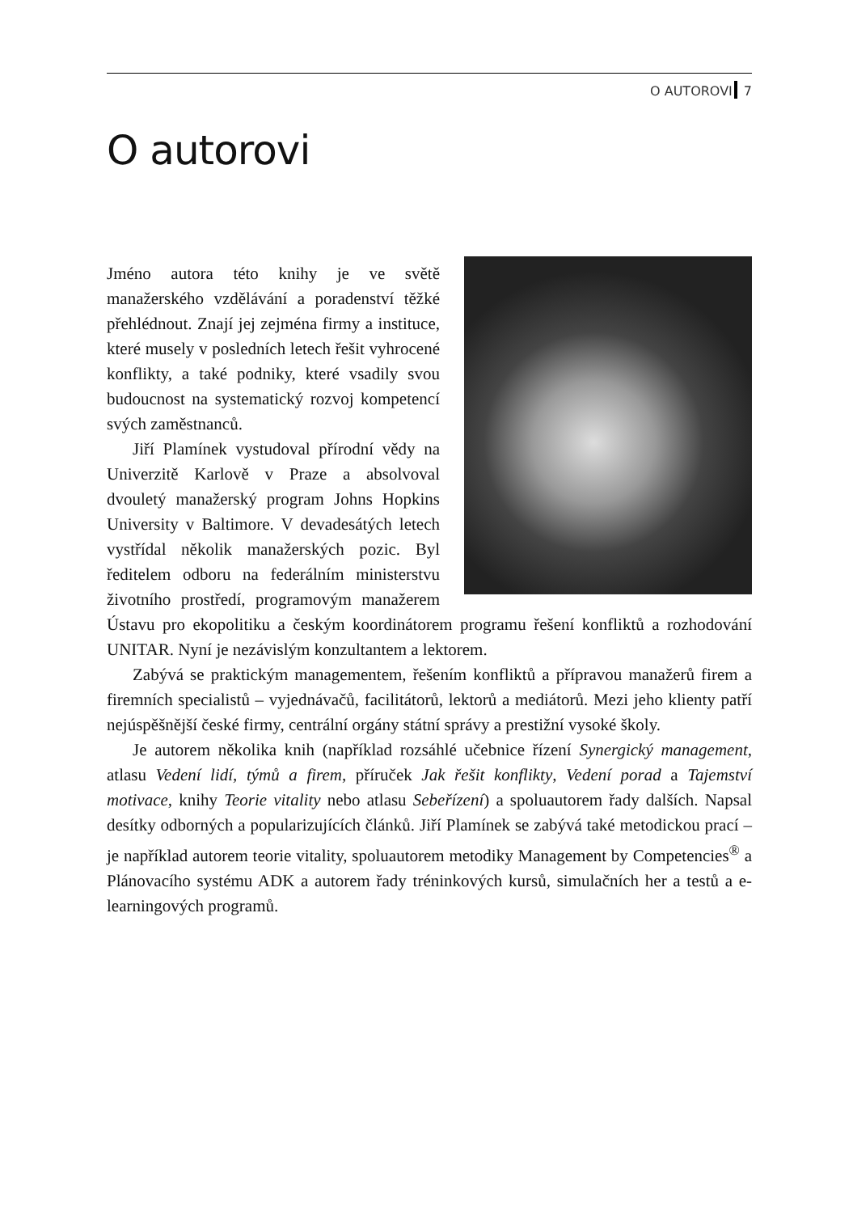O AUTOROVI 7
O autorovi
Jméno autora této knihy je ve světě manažerského vzdělávání a poradenství těžké přehlédnout. Znají jej zejména firmy a instituce, které musely v posledních letech řešit vyhrocené konflikty, a také podniky, které vsadily svou budoucnost na systematický rozvoj kompetencí svých zaměstnanců.
Jiří Plamínek vystudoval přírodní vědy na Univerzitě Karlově v Praze a absolvoval dvouletý manažerský program Johns Hopkins University v Baltimore. V devadesátých letech vystřídal několik manažerských pozic. Byl ředitelem odboru na federálním ministerstvu životního prostředí, programovým manažerem Ústavu pro ekopolitiku a českým koordinátorem programu řešení konfliktů a rozhodování UNITAR. Nyní je nezávislým konzultantem a lektorem.
Zabývá se praktickým managementem, řešením konfliktů a přípravou manažerů firem a firemních specialistů – vyjednávačů, facilitátorů, lektorů a mediátorů. Mezi jeho klienty patří nejúspěšnější české firmy, centrální orgány státní správy a prestižní vysoké školy.
Je autorem několika knih (například rozsáhlé učebnice řízení Synergický management, atlasu Vedení lidí, týmů a firem, příruček Jak řešit konflikty, Vedení porad a Tajemství motivace, knihy Teorie vitality nebo atlasu Sebeřízení) a spoluautorem řady dalších. Napsal desítky odborných a popularizujících článků. Jiří Plamínek se zabývá také metodickou prací – je například autorem teorie vitality, spoluautorem metodiky Management by Competencies<sup>®</sup> a Plánovacího systému ADK a autorem řady tréninkových kursů, simulačních her a testů a e-learningových programů.